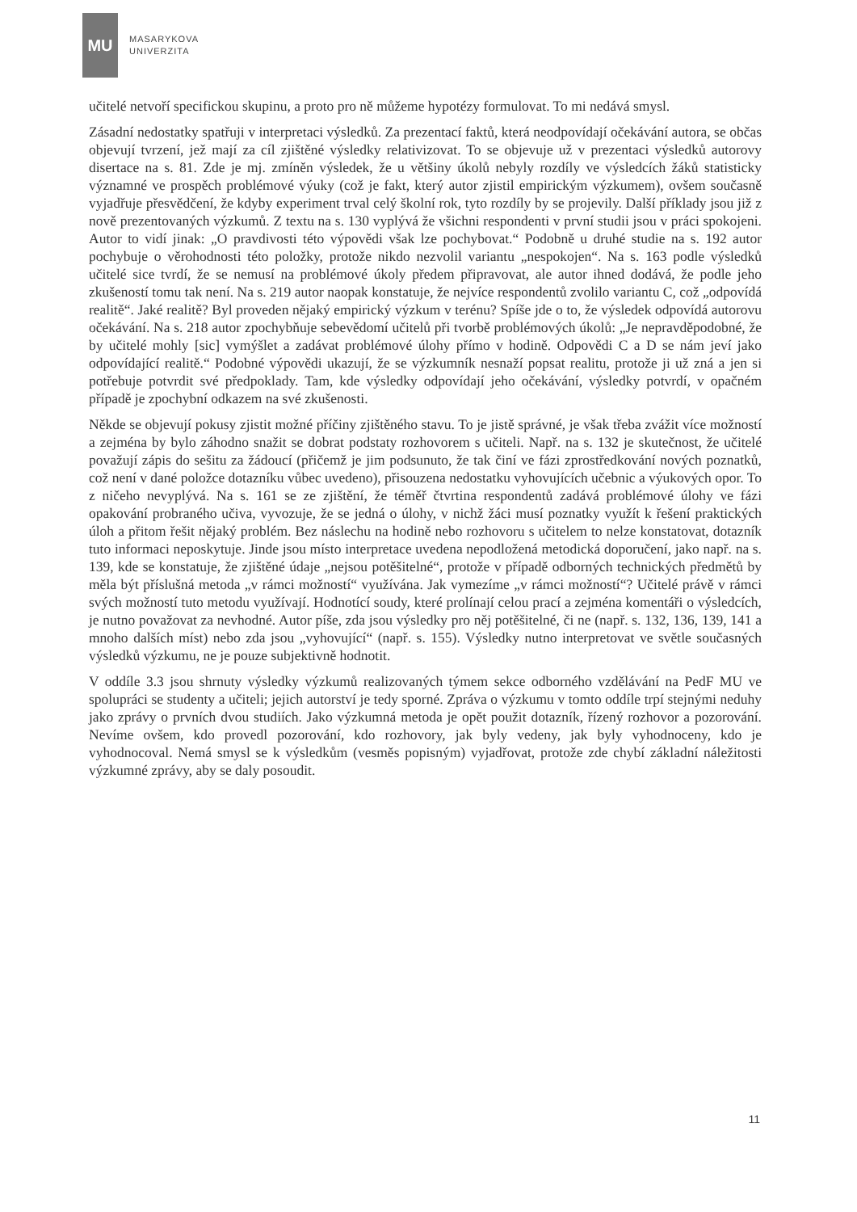MU
MASARYKOVA
UNIVERZITA
učitelé netvoří specifickou skupinu, a proto pro ně můžeme hypotézy formulovat. To mi nedává smysl.
Zásadní nedostatky spatřuji v interpretaci výsledků. Za prezentací faktů, která neodpovídají očekávání autora, se občas objevují tvrzení, jež mají za cíl zjištěné výsledky relativizovat. To se objevuje už v prezentaci výsledků autorovy disertace na s. 81. Zde je mj. zmíněn výsledek, že u většiny úkolů nebyly rozdíly ve výsledcích žáků statisticky významné ve prospěch problémové výuky (což je fakt, který autor zjistil empirickým výzkumem), ovšem současně vyjadřuje přesvědčení, že kdyby experiment trval celý školní rok, tyto rozdíly by se projevily. Další příklady jsou již z nově prezentovaných výzkumů. Z textu na s. 130 vyplývá že všichni respondenti v první studii jsou v práci spokojeni. Autor to vidí jinak: „O pravdivosti této výpovědi však lze pochybovat.“ Podobně u druhé studie na s. 192 autor pochybuje o věrohodnosti této položky, protože nikdo nezvolil variantu „nespokojen“. Na s. 163 podle výsledků učitelé sice tvrdí, že se nemusí na problémové úkoly předem připravovat, ale autor ihned dodává, že podle jeho zkušeností tomu tak není. Na s. 219 autor naopak konstatuje, že nejvíce respondentů zvolilo variantu C, což „odpovídá realitě“. Jaké realitě? Byl proveden nějaký empirický výzkum v terénu? Spíše jde o to, že výsledek odpovídá autorovu očekávání. Na s. 218 autor zpochybňuje sebevědomí učitelů při tvorbě problémových úkolů: „Je nepravděpodobné, že by učitelé mohly [sic] vymýšlet a zadávat problémové úlohy přímo v hodině. Odpovědi C a D se nám jeví jako odpovídající realitě.“ Podobné výpovědi ukazují, že se výzkumník nesnaží popsat realitu, protože ji už zná a jen si potřebuje potvrdit své předpoklady. Tam, kde výsledky odpovídají jeho očekávání, výsledky potvrdí, v opačném případě je zpochybní odkazem na své zkušenosti.
Někde se objevují pokusy zjistit možné příčiny zjištěného stavu. To je jistě správné, je však třeba zvážit více možností a zejména by bylo záhodno snažit se dobrat podstaty rozhovorem s učiteli. Např. na s. 132 je skutečnost, že učitelé považují zápis do sešitu za žádoucí (přičemž je jim podsunuto, že tak činí ve fázi zprostředkování nových poznatků, což není v dané položce dotazníku vůbec uvedeno), přisouzena nedostatku vyhovujících učebnic a výukových opor. To z ničeho nevyplývá. Na s. 161 se ze zjištění, že téměř čtvrtina respondentů zadává problémové úlohy ve fázi opakování probraného učiva, vyvozuje, že se jedná o úlohy, v nichž žáci musí poznatky využít k řešení praktických úloh a přitom řešit nějaký problém. Bez náslechu na hodině nebo rozhovoru s učitelem to nelze konstatovat, dotazník tuto informaci neposkytuje. Jinde jsou místo interpretace uvedena nepodložená metodická doporučení, jako např. na s. 139, kde se konstatuje, že zjištěné údaje „nejsou potěšitelné“, protože v případě odborných technických předmětů by měla být příslušná metoda „v rámci možností“ využívána. Jak vymezíme „v rámci možností“? Učitelé právě v rámci svých možností tuto metodu využívají. Hodnotící soudy, které prolínají celou prací a zejména komentáři o výsledcích, je nutno považovat za nevhodné. Autor píše, zda jsou výsledky pro něj potěšitelné, či ne (např. s. 132, 136, 139, 141 a mnoho dalších míst) nebo zda jsou „vyhovující“ (např. s. 155). Výsledky nutno interpretovat ve světle současných výsledků výzkumu, ne je pouze subjektivně hodnotit.
V oddíle 3.3 jsou shrnuty výsledky výzkumů realizovaných týmem sekce odborného vzdělávání na PedF MU ve spolupráci se studenty a učiteli; jejich autorství je tedy sporné. Zpráva o výzkumu v tomto oddíle trpí stejnými neduhy jako zprávy o prvních dvou studiích. Jako výzkumná metoda je opět použit dotazník, řízený rozhovor a pozorování. Nevíme ovšem, kdo provedl pozorování, kdo rozhovory, jak byly vedeny, jak byly vyhodnoceny, kdo je vyhodnocoval. Nemá smysl se k výsledkům (vesměs popisným) vyjadřovat, protože zde chybí základní náležitosti výzkumné zprávy, aby se daly posoudit.
11